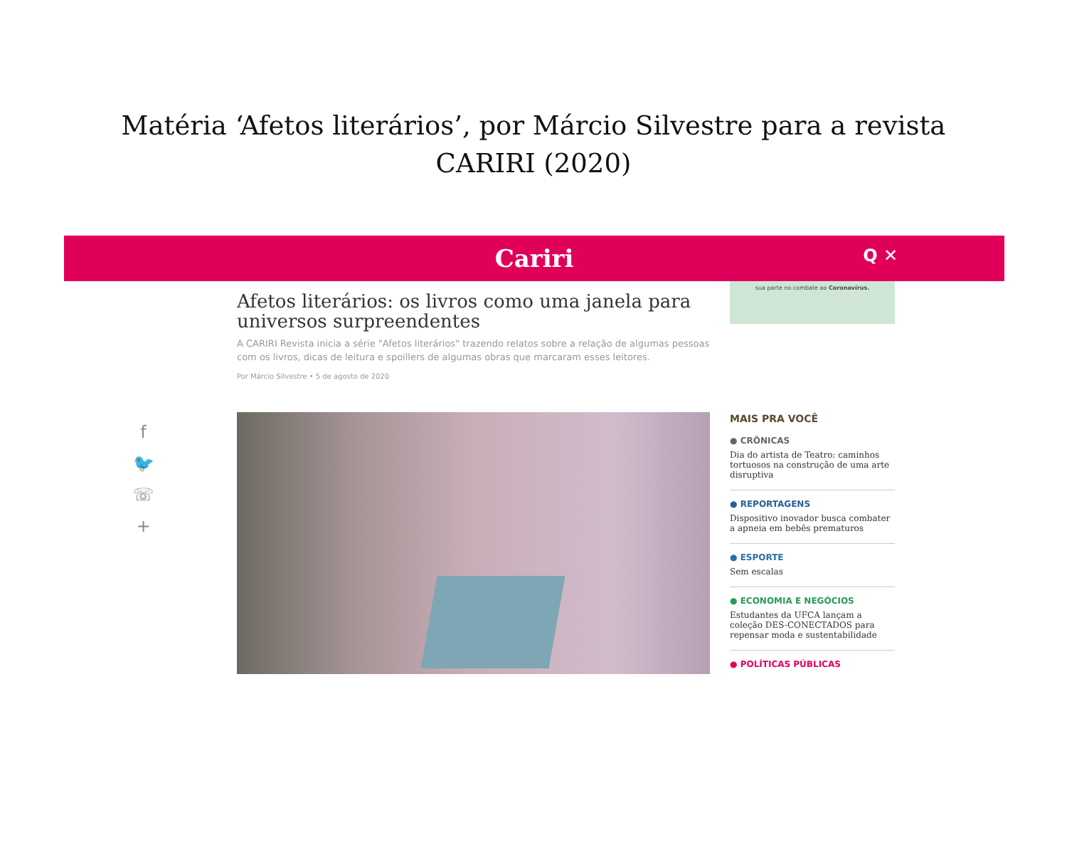Matéria ‘Afetos literários’, por Márcio Silvestre para a revista CARIRI (2020)
Cariri Q ✕
f
🐦
☏
+
Afetos literários: os livros como uma janela para universos surpreendentes
A CARIRI Revista inicia a série "Afetos literários" trazendo relatos sobre a relação de algumas pessoas com os livros, dicas de leitura e spoillers de algumas obras que marcaram esses leitores.
Por Márcio Silvestre • 5 de agosto de 2020
sua parte no combate ao Coronavírus.
MAIS PRA VOCÊ
● CRÔNICAS
Dia do artista de Teatro: caminhos tortuosos na construção de uma arte disruptiva
● REPORTAGENS
Dispositivo inovador busca combater a apneia em bebês prematuros
● ESPORTE
Sem escalas
● ECONOMIA E NEGÓCIOS
Estudantes da UFCA lançam a coleção DES-CONECTADOS para repensar moda e sustentabilidade
● POLÍTICAS PÚBLICAS